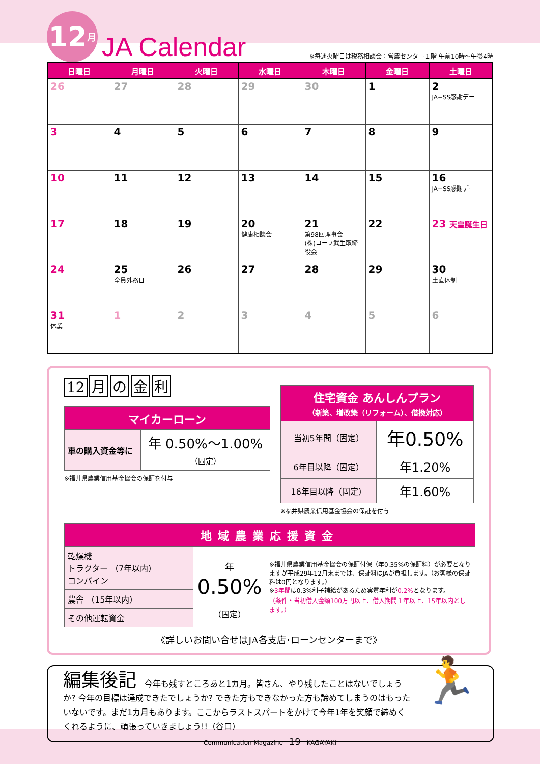12 月
JA Calendar
※毎週火曜日は税務相談会：営農センター１階 午前10時〜午後4時
| 日曜日 | 月曜日 | 火曜日 | 水曜日 | 木曜日 | 金曜日 | 土曜日 |
| --- | --- | --- | --- | --- | --- | --- |
| 26 | 27 | 28 | 29 | 30 | 1 | 2 JA−SS感謝デー |
| 3 | 4 | 5 | 6 | 7 | 8 | 9 |
| 10 | 11 | 12 | 13 | 14 | 15 | 16 JA−SS感謝デー |
| 17 | 18 | 19 | 20 健康相談会 | 21 第98回理事会 (株)コープ武生取締役会 | 22 | 23 天皇誕生日 |
| 24 | 25 全員外務日 | 26 | 27 | 28 | 29 | 30 土直体制 |
| 31 休業 | 1 | 2 | 3 | 4 | 5 | 6 |
12 月の金利
| マイカーローン | |
| --- | --- |
| 車の購入資金等に | 年 0.50%〜1.00% （固定） |
※福井県農業信用基金協会の保証を付与
| 住宅資金 あんしんプラン （新築、増改築（リフォーム）、借換対応） | |
| --- | --- |
| 当初5年間（固定） | 年0.50% |
| 6年目以降（固定） | 年1.20% |
| 16年目以降（固定） | 年1.60% |
※福井県農業信用基金協会の保証を付与
| 地域農業応援資金 | | |
| --- | --- | --- |
| 乾燥機 トラクター （7年以内） コンバイン | 年 0.50% （固定） | ※福井県農業信用基金協会の保証付保（年0.35%の保証料）が必要となりますが平成29年12月末までは、保証料はJAが負担します。（お客様の保証料は0円となります。） ※ 3年間 は0.3%利子補給があるため実質年利が 0.2% となります。 （条件・当初借入金額100万円以上、借入期間１年以上、15年以内とします。） |
| 農舎 （15年以内） | | |
| その他運転資金 | | |
《詳しいお問い合せはJA各支店･ローンセンターまで》
編集後記　今年も残すところあと1カ月。皆さん、やり残したことはないでしょうか? 今年の目標は達成できたでしょうか? できた方もできなかった方も諦めてしまうのはもったいないです。まだ1カ月もあります。ここからラストスパートをかけて今年1年を笑顔で締めくくれるように、頑張っていきましょう!!（谷口）
🏃
Communication Magazine　19　KAGAYAKI